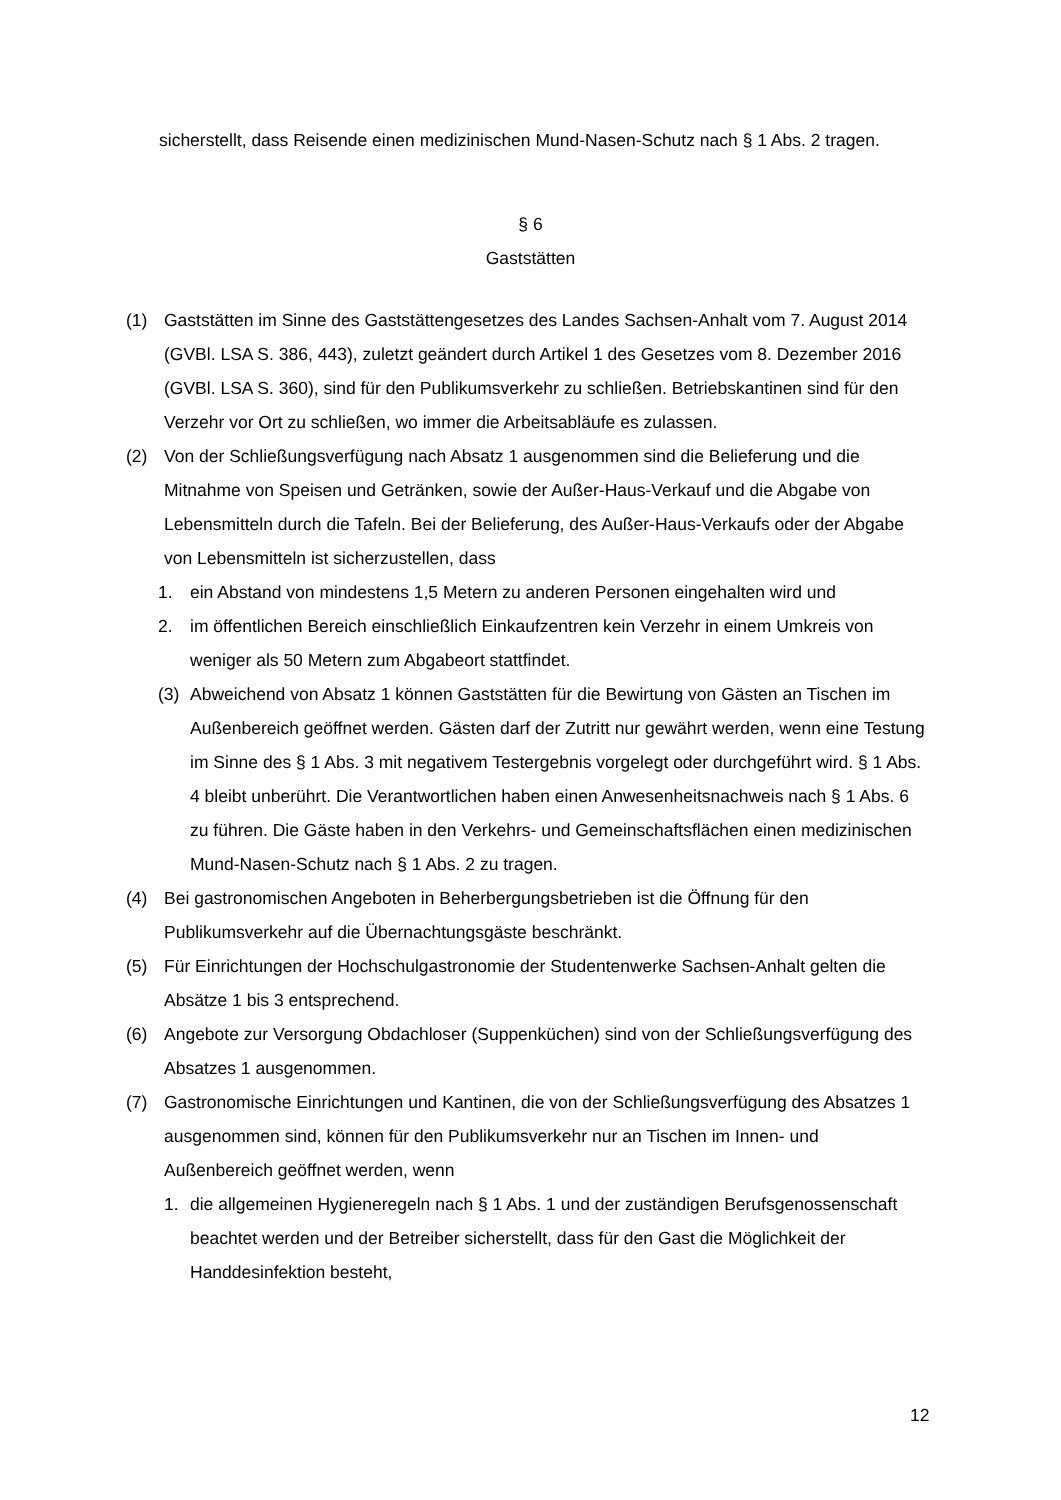sicherstellt, dass Reisende einen medizinischen Mund-Nasen-Schutz nach § 1 Abs. 2 tragen.
§ 6
Gaststätten
(1) Gaststätten im Sinne des Gaststättengesetzes des Landes Sachsen-Anhalt vom 7. August 2014 (GVBl. LSA S. 386, 443), zuletzt geändert durch Artikel 1 des Gesetzes vom 8. Dezember 2016 (GVBl. LSA S. 360), sind für den Publikumsverkehr zu schließen. Betriebskantinen sind für den Verzehr vor Ort zu schließen, wo immer die Arbeitsabläufe es zulassen.
(2) Von der Schließungsverfügung nach Absatz 1 ausgenommen sind die Belieferung und die Mitnahme von Speisen und Getränken, sowie der Außer-Haus-Verkauf und die Abgabe von Lebensmitteln durch die Tafeln. Bei der Belieferung, des Außer-Haus-Verkaufs oder der Abgabe von Lebensmitteln ist sicherzustellen, dass
1. ein Abstand von mindestens 1,5 Metern zu anderen Personen eingehalten wird und
2. im öffentlichen Bereich einschließlich Einkaufzentren kein Verzehr in einem Umkreis von weniger als 50 Metern zum Abgabeort stattfindet.
(3) Abweichend von Absatz 1 können Gaststätten für die Bewirtung von Gästen an Tischen im Außenbereich geöffnet werden. Gästen darf der Zutritt nur gewährt werden, wenn eine Testung im Sinne des § 1 Abs. 3 mit negativem Testergebnis vorgelegt oder durchgeführt wird. § 1 Abs. 4 bleibt unberührt. Die Verantwortlichen haben einen Anwesenheitsnachweis nach § 1 Abs. 6 zu führen. Die Gäste haben in den Verkehrs- und Gemeinschaftsflächen einen medizinischen Mund-Nasen-Schutz nach § 1 Abs. 2 zu tragen.
(4) Bei gastronomischen Angeboten in Beherbergungsbetrieben ist die Öffnung für den Publikumsverkehr auf die Übernachtungsgäste beschränkt.
(5) Für Einrichtungen der Hochschulgastronomie der Studentenwerke Sachsen-Anhalt gelten die Absätze 1 bis 3 entsprechend.
(6) Angebote zur Versorgung Obdachloser (Suppenküchen) sind von der Schließungsverfügung des Absatzes 1 ausgenommen.
(7) Gastronomische Einrichtungen und Kantinen, die von der Schließungsverfügung des Absatzes 1 ausgenommen sind, können für den Publikumsverkehr nur an Tischen im Innen- und Außenbereich geöffnet werden, wenn
1. die allgemeinen Hygieneregeln nach § 1 Abs. 1 und der zuständigen Berufsgenossenschaft beachtet werden und der Betreiber sicherstellt, dass für den Gast die Möglichkeit der Handdesinfektion besteht,
12